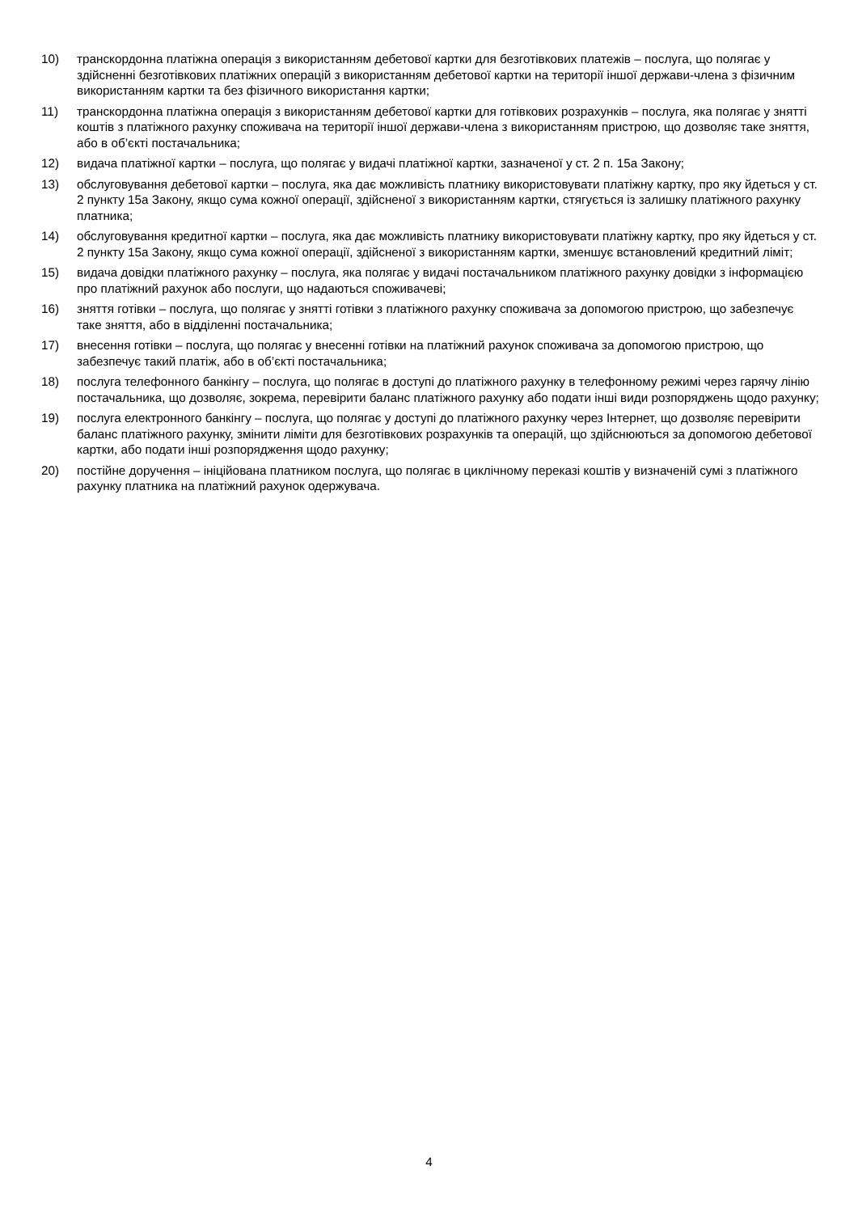10) транскордонна платіжна операція з використанням дебетової картки для безготівкових платежів – послуга, що полягає у здійсненні безготівкових платіжних операцій з використанням дебетової картки на території іншої держави-члена з фізичним використанням картки та без фізичного використання картки;
11) транскордонна платіжна операція з використанням дебетової картки для готівкових розрахунків – послуга, яка полягає у знятті коштів з платіжного рахунку споживача на території іншої держави-члена з використанням пристрою, що дозволяє таке зняття, або в об’єкті постачальника;
12) видача платіжної картки – послуга, що полягає у видачі платіжної картки, зазначеної у ст. 2 п. 15а Закону;
13) обслуговування дебетової картки – послуга, яка дає можливість платнику використовувати платіжну картку, про яку йдеться у ст. 2 пункту 15а Закону, якщо сума кожної операції, здійсненої з використанням картки, стягується із залишку платіжного рахунку платника;
14) обслуговування кредитної картки – послуга, яка дає можливість платнику використовувати платіжну картку, про яку йдеться у ст. 2 пункту 15а Закону, якщо сума кожної операції, здійсненої з використанням картки, зменшує встановлений кредитний ліміт;
15) видача довідки платіжного рахунку – послуга, яка полягає у видачі постачальником платіжного рахунку довідки з інформацією про платіжний рахунок або послуги, що надаються споживачеві;
16) зняття готівки – послуга, що полягає у знятті готівки з платіжного рахунку споживача за допомогою пристрою, що забезпечує таке зняття, або в відділенні постачальника;
17) внесення готівки – послуга, що полягає у внесенні готівки на платіжний рахунок споживача за допомогою пристрою, що забезпечує такий платіж, або в об’єкті постачальника;
18) послуга телефонного банкінгу – послуга, що полягає в доступі до платіжного рахунку в телефонному режимі через гарячу лінію постачальника, що дозволяє, зокрема, перевірити баланс платіжного рахунку або подати інші види розпоряджень щодо рахунку;
19) послуга електронного банкінгу – послуга, що полягає у доступі до платіжного рахунку через Інтернет, що дозволяє перевірити баланс платіжного рахунку, змінити ліміти для безготівкових розрахунків та операцій, що здійснюються за допомогою дебетової картки, або подати інші розпорядження щодо рахунку;
20) постійне доручення – ініційована платником послуга, що полягає в циклічному переказі коштів у визначеній сумі з платіжного рахунку платника на платіжний рахунок одержувача.
4